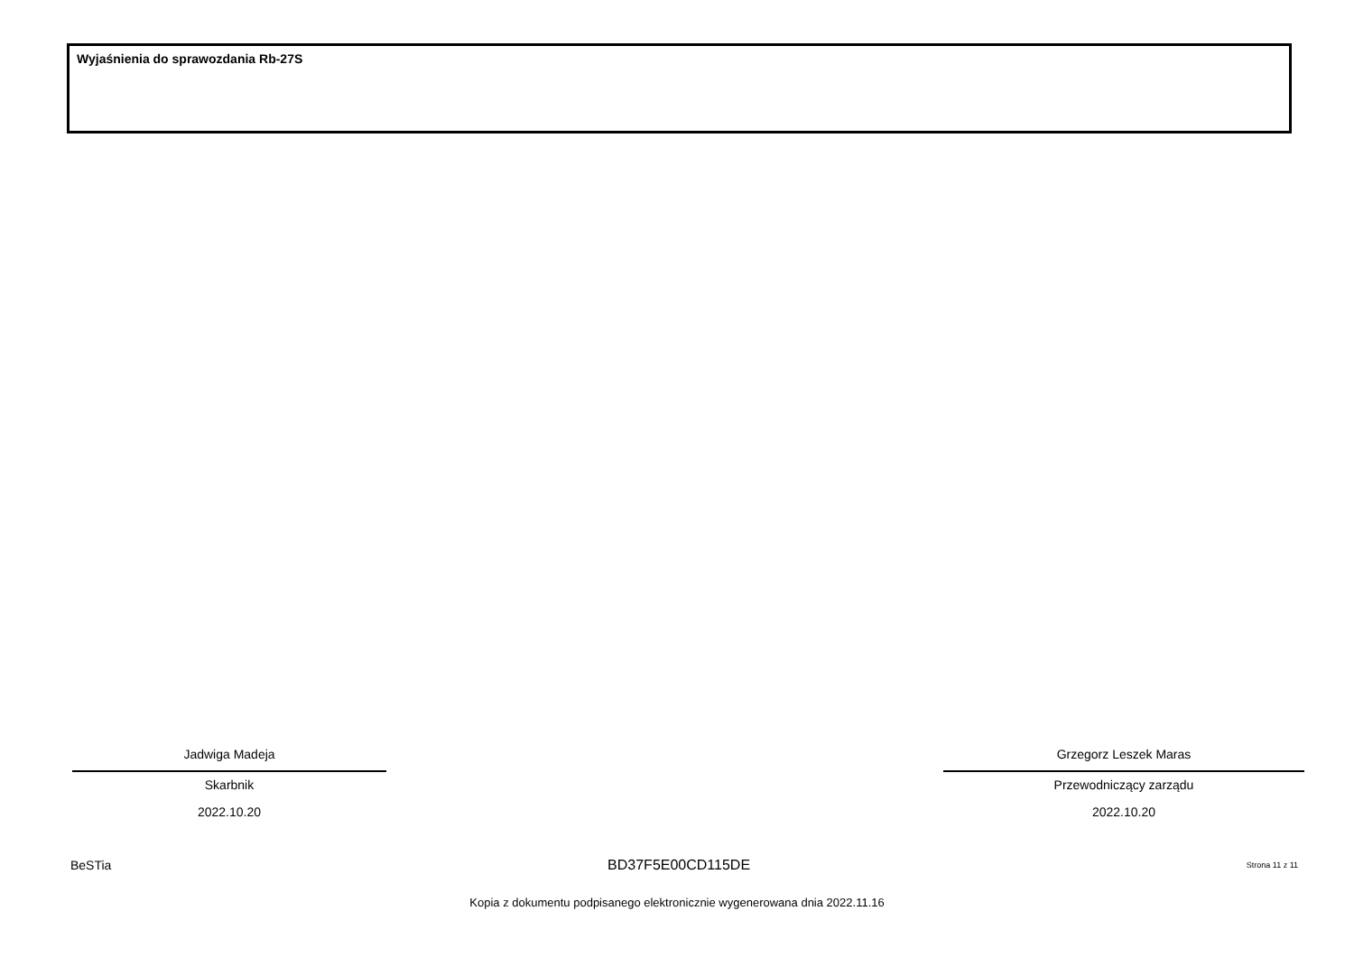Wyjaśnienia do sprawozdania Rb-27S
Jadwiga Madeja
Skarbnik
2022.10.20
Grzegorz Leszek Maras
Przewodniczący zarządu
2022.10.20
BeSTia BD37F5E00CD115DE Strona 11 z 11
Kopia z dokumentu podpisanego elektronicznie wygenerowana dnia 2022.11.16